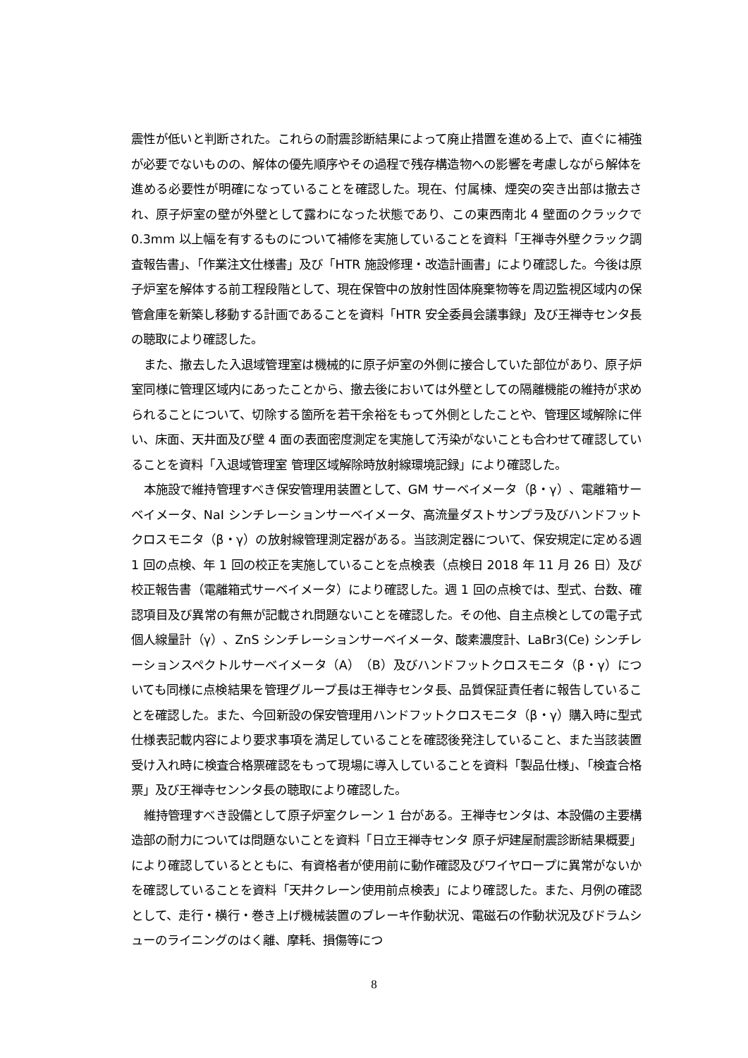震性が低いと判断された。これらの耐震診断結果によって廃止措置を進める上で、直ぐに補強が必要でないものの、解体の優先順序やその過程で残存構造物への影響を考慮しながら解体を進める必要性が明確になっていることを確認した。現在、付属棟、煙突の突き出部は撤去され、原子炉室の壁が外壁として露わになった状態であり、この東西南北 4 壁面のクラックで 0.3mm 以上幅を有するものについて補修を実施していることを資料「王禅寺外壁クラック調査報告書」、「作業注文仕様書」及び「HTR 施設修理・改造計画書」により確認した。今後は原子炉室を解体する前工程段階として、現在保管中の放射性固体廃棄物等を周辺監視区域内の保管倉庫を新築し移動する計画であることを資料「HTR 安全委員会議事録」及び王禅寺センタ長の聴取により確認した。
また、撤去した入退域管理室は機械的に原子炉室の外側に接合していた部位があり、原子炉室同様に管理区域内にあったことから、撤去後においては外壁としての隔離機能の維持が求められることについて、切除する箇所を若干余裕をもって外側としたことや、管理区域解除に伴い、床面、天井面及び壁 4 面の表面密度測定を実施して汚染がないことも合わせて確認していることを資料「入退域管理室 管理区域解除時放射線環境記録」により確認した。
本施設で維持管理すべき保安管理用装置として、GM サーベイメータ（β・γ）、電離箱サーベイメータ、NaI シンチレーションサーベイメータ、高流量ダストサンプラ及びハンドフットクロスモニタ（β・γ）の放射線管理測定器がある。当該測定器について、保安規定に定める週 1 回の点検、年 1 回の校正を実施していることを点検表（点検日 2018 年 11 月 26 日）及び校正報告書（電離箱式サーベイメータ）により確認した。週 1 回の点検では、型式、台数、確認項目及び異常の有無が記載され問題ないことを確認した。その他、自主点検としての電子式個人線量計（γ）、ZnS シンチレーションサーベイメータ、酸素濃度計、LaBr3(Ce) シンチレーションスペクトルサーベイメータ（A）（B）及びハンドフットクロスモニタ（β・γ）についても同様に点検結果を管理グループ長は王禅寺センタ長、品質保証責任者に報告していることを確認した。また、今回新設の保安管理用ハンドフットクロスモニタ（β・γ）購入時に型式仕様表記載内容により要求事項を満足していることを確認後発注していること、また当該装置受け入れ時に検査合格票確認をもって現場に導入していることを資料「製品仕様」、「検査合格票」及び王禅寺センンタ長の聴取により確認した。
維持管理すべき設備として原子炉室クレーン 1 台がある。王禅寺センタは、本設備の主要構造部の耐力については問題ないことを資料「日立王禅寺センタ 原子炉建屋耐震診断結果概要」により確認しているとともに、有資格者が使用前に動作確認及びワイヤロープに異常がないかを確認していることを資料「天井クレーン使用前点検表」により確認した。また、月例の確認として、走行・横行・巻き上げ機械装置のブレーキ作動状況、電磁石の作動状況及びドラムシューのライニングのはく離、摩耗、損傷等につ
8